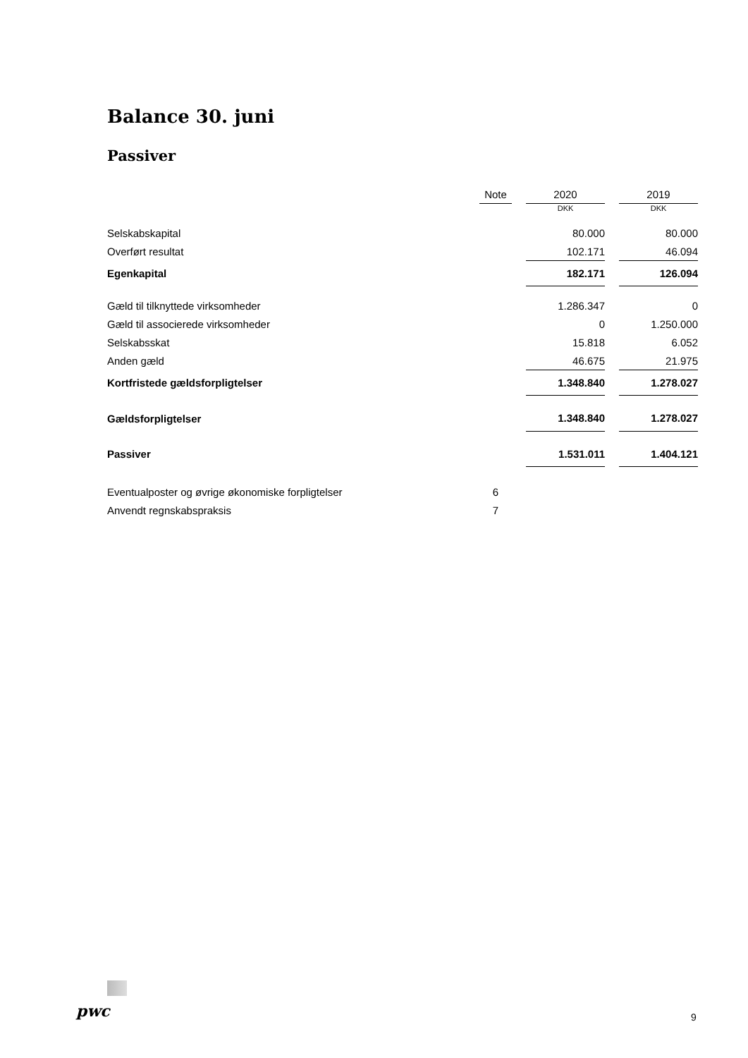Balance 30. juni
Passiver
| | Note | | 2020 | | 2019 |
| --- | --- | --- | --- | --- | --- |
| | | | DKK | | DKK |
| Selskabskapital | | | 80.000 | | 80.000 |
| Overført resultat | | | 102.171 | | 46.094 |
| Egenkapital | | | 182.171 | | 126.094 |
| Gæld til tilknyttede virksomheder | | | 1.286.347 | | 0 |
| Gæld til associerede virksomheder | | | 0 | | 1.250.000 |
| Selskabsskat | | | 15.818 | | 6.052 |
| Anden gæld | | | 46.675 | | 21.975 |
| Kortfristede gældsforpligtelser | | | 1.348.840 | | 1.278.027 |
| Gældsforpligtelser | | | 1.348.840 | | 1.278.027 |
| Passiver | | | 1.531.011 | | 1.404.121 |
| Eventualposter og øvrige økonomiske forpligtelser | 6 | | | | |
| Anvendt regnskabspraksis | 7 | | | | |
pwc 9